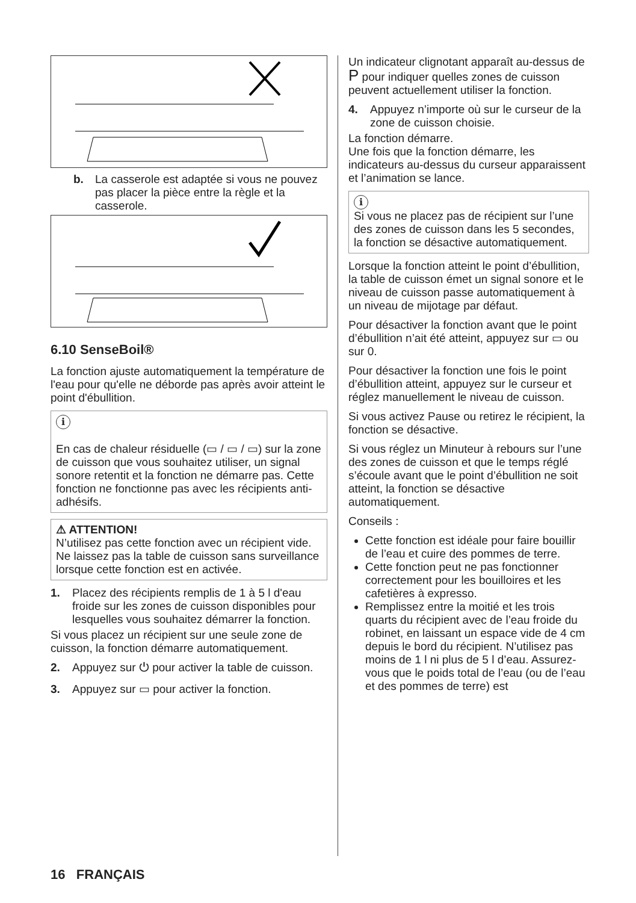b. La casserole est adaptée si vous ne pouvez pas placer la pièce entre la règle et la casserole.
6.10 SenseBoil®
La fonction ajuste automatiquement la température de l'eau pour qu'elle ne déborde pas après avoir atteint le point d'ébullition.
i
En cas de chaleur résiduelle (▭ / ▭ / ▭) sur la zone de cuisson que vous souhaitez utiliser, un signal sonore retentit et la fonction ne démarre pas. Cette fonction ne fonctionne pas avec les récipients anti-adhésifs.
⚠ ATTENTION!
N’utilisez pas cette fonction avec un récipient vide.
Ne laissez pas la table de cuisson sans surveillance lorsque cette fonction est en activée.
1. Placez des récipients remplis de 1 à 5 l d'eau froide sur les zones de cuisson disponibles pour lesquelles vous souhaitez démarrer la fonction.
Si vous placez un récipient sur une seule zone de cuisson, la fonction démarre automatiquement.
2. Appuyez sur ⏻ pour activer la table de cuisson.
3. Appuyez sur ▭ pour activer la fonction.
Un indicateur clignotant apparaît au-dessus de P pour indiquer quelles zones de cuisson peuvent actuellement utiliser la fonction.
4. Appuyez n’importe où sur le curseur de la zone de cuisson choisie.
La fonction démarre.
Une fois que la fonction démarre, les indicateurs au-dessus du curseur apparaissent et l’animation se lance.
i
Si vous ne placez pas de récipient sur l’une des zones de cuisson dans les 5 secondes, la fonction se désactive automatiquement.
Lorsque la fonction atteint le point d’ébullition, la table de cuisson émet un signal sonore et le niveau de cuisson passe automatiquement à un niveau de mijotage par défaut.
Pour désactiver la fonction avant que le point d’ébullition n’ait été atteint, appuyez sur ▭ ou sur 0.
Pour désactiver la fonction une fois le point d’ébullition atteint, appuyez sur le curseur et réglez manuellement le niveau de cuisson.
Si vous activez Pause ou retirez le récipient, la fonction se désactive.
Si vous réglez un Minuteur à rebours sur l’une des zones de cuisson et que le temps réglé s’écoule avant que le point d’ébullition ne soit atteint, la fonction se désactive automatiquement.
Conseils :
Cette fonction est idéale pour faire bouillir de l’eau et cuire des pommes de terre.
Cette fonction peut ne pas fonctionner correctement pour les bouilloires et les cafetières à expresso.
Remplissez entre la moitié et les trois quarts du récipient avec de l’eau froide du robinet, en laissant un espace vide de 4 cm depuis le bord du récipient. N’utilisez pas moins de 1 l ni plus de 5 l d’eau. Assurez-vous que le poids total de l’eau (ou de l’eau et des pommes de terre) est
16 FRANÇAIS